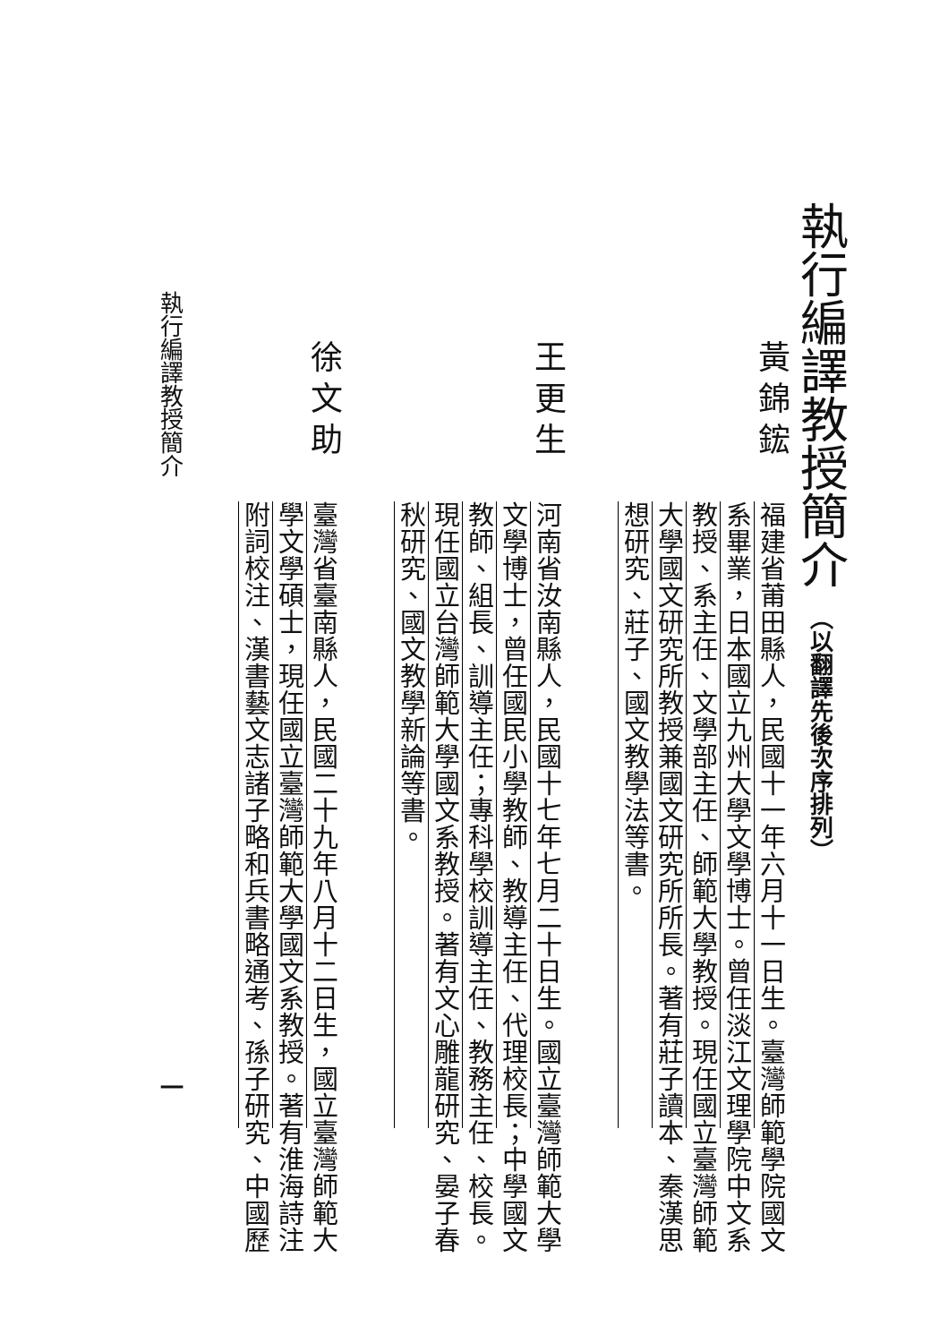執行編譯教授簡介（以翻譯先後次序排列）
黃錦鋐福建省莆田縣人，民國十一年六月十一日生。臺灣師範學院國文
系畢業，日本國立九州大學文學博士。曾任淡江文理學院中文系
教授、系主任、文學部主任、師範大學教授。現任國立臺灣師範
大學國文研究所教授兼國文研究所所長。著有莊子讀本、秦漢思
想研究、莊子、國文教學法等書。
王更生河南省汝南縣人，民國十七年七月二十日生。國立臺灣師範大學
文學博士，曾任國民小學教師、教導主任、代理校長；中學國文
教師、組長、訓導主任；專科學校訓導主任、教務主任、校長。
現任國立台灣師範大學國文系教授。著有文心雕龍研究、晏子春
秋研究、國文教學新論等書。
徐文助臺灣省臺南縣人，民國二十九年八月十二日生，國立臺灣師範大
學文學碩士，現任國立臺灣師範大學國文系教授。著有淮海詩注
附詞校注、漢書藝文志諸子略和兵書略通考、孫子研究、中國歷
執行編譯教授簡介 一